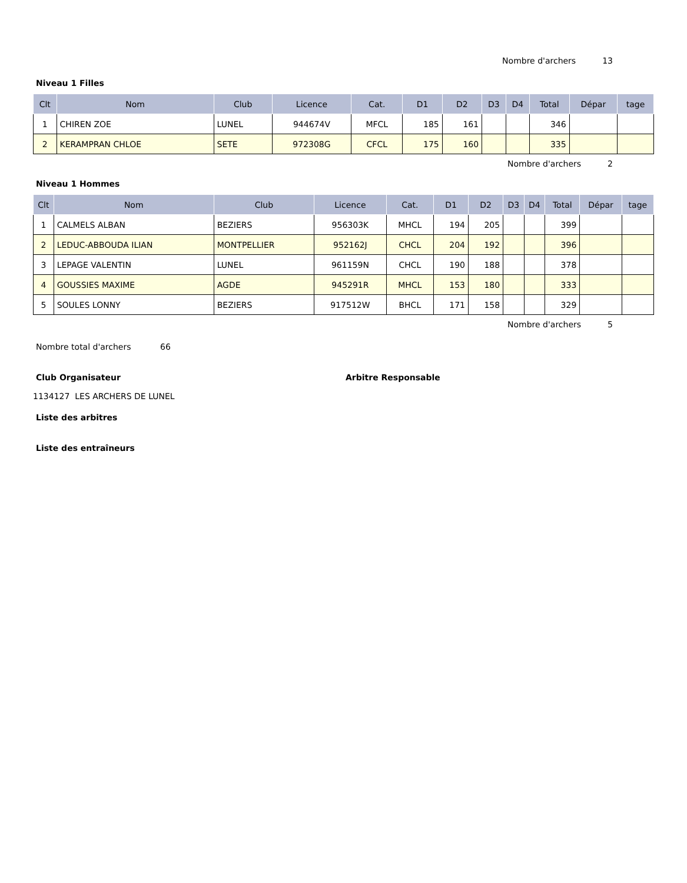Nombre d'archers 13
Niveau 1 Filles
| Clt | Nom | Club | Licence | Cat. | D1 | D2 | D3 | D4 | Total | Dépar | tage |
| --- | --- | --- | --- | --- | --- | --- | --- | --- | --- | --- | --- |
| 1 | CHIREN ZOE | LUNEL | 944674V | MFCL | 185 | 161 | | | 346 | | |
| 2 | KERAMPRAN CHLOE | SETE | 972308G | CFCL | 175 | 160 | | | 335 | | |
Nombre d'archers 2
Niveau 1 Hommes
| Clt | Nom | Club | Licence | Cat. | D1 | D2 | D3 | D4 | Total | Dépar | tage |
| --- | --- | --- | --- | --- | --- | --- | --- | --- | --- | --- | --- |
| 1 | CALMELS ALBAN | BEZIERS | 956303K | MHCL | 194 | 205 | | | 399 | | |
| 2 | LEDUC-ABBOUDA ILIAN | MONTPELLIER | 952162J | CHCL | 204 | 192 | | | 396 | | |
| 3 | LEPAGE VALENTIN | LUNEL | 961159N | CHCL | 190 | 188 | | | 378 | | |
| 4 | GOUSSIES MAXIME | AGDE | 945291R | MHCL | 153 | 180 | | | 333 | | |
| 5 | SOULES LONNY | BEZIERS | 917512W | BHCL | 171 | 158 | | | 329 | | |
Nombre d'archers 5
Nombre total d'archers 66
Club Organisateur Arbitre Responsable
1134127 LES ARCHERS DE LUNEL
Liste des arbitres
Liste des entraîneurs